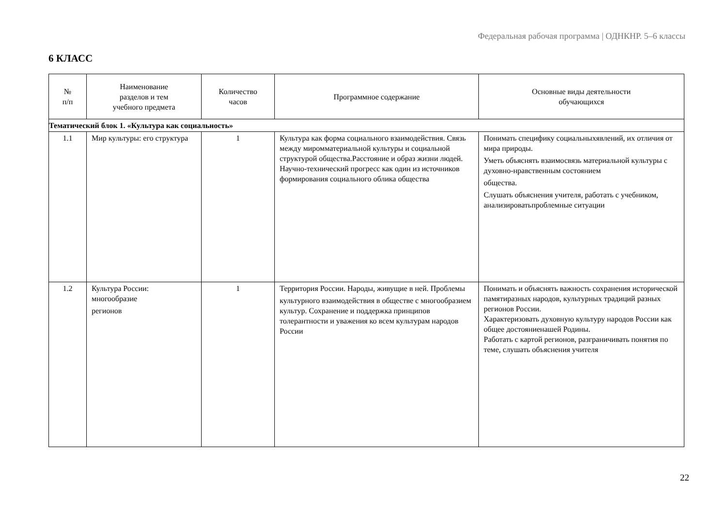Федеральная рабочая программа | ОДНКНР. 5–6 классы
6 КЛАСС
| № п/п | Наименование разделов и тем учебного предмета | Количество часов | Программное содержание | Основные виды деятельности обучающихся |
| --- | --- | --- | --- | --- |
| Тематический блок 1. «Культура как социальность» | | | | |
| 1.1 | Мир культуры: его структура | 1 | Культура как форма социального взаимодействия. Связь между миромматериальной культуры и социальной структурой общества.Расстояние и образ жизни людей. Научно-технический прогресс как один из источников формирования социального облика общества | Понимать специфику социальныхявлений, их отличия от мира природы. Уметь объяснять взаимосвязь материальной культуры с духовно-нравственным состоянием общества. Слушать объяснения учителя, работать с учебником, анализироватьпроблемные ситуации |
| 1.2 | Культура России: многообразие регионов | 1 | Территория России. Народы, живущие в ней. Проблемы культурного взаимодействия в обществе с многообразием культур. Сохранение и поддержка принципов толерантности и уважения ко всем культурам народов России | Понимать и объяснять важность сохранения исторической памятиразных народов, культурных традиций разных регионов России. Характеризовать духовную культуру народов России как общее достояниенашей Родины. Работать с картой регионов, разграничивать понятия по теме, слушать объяснения учителя |
22